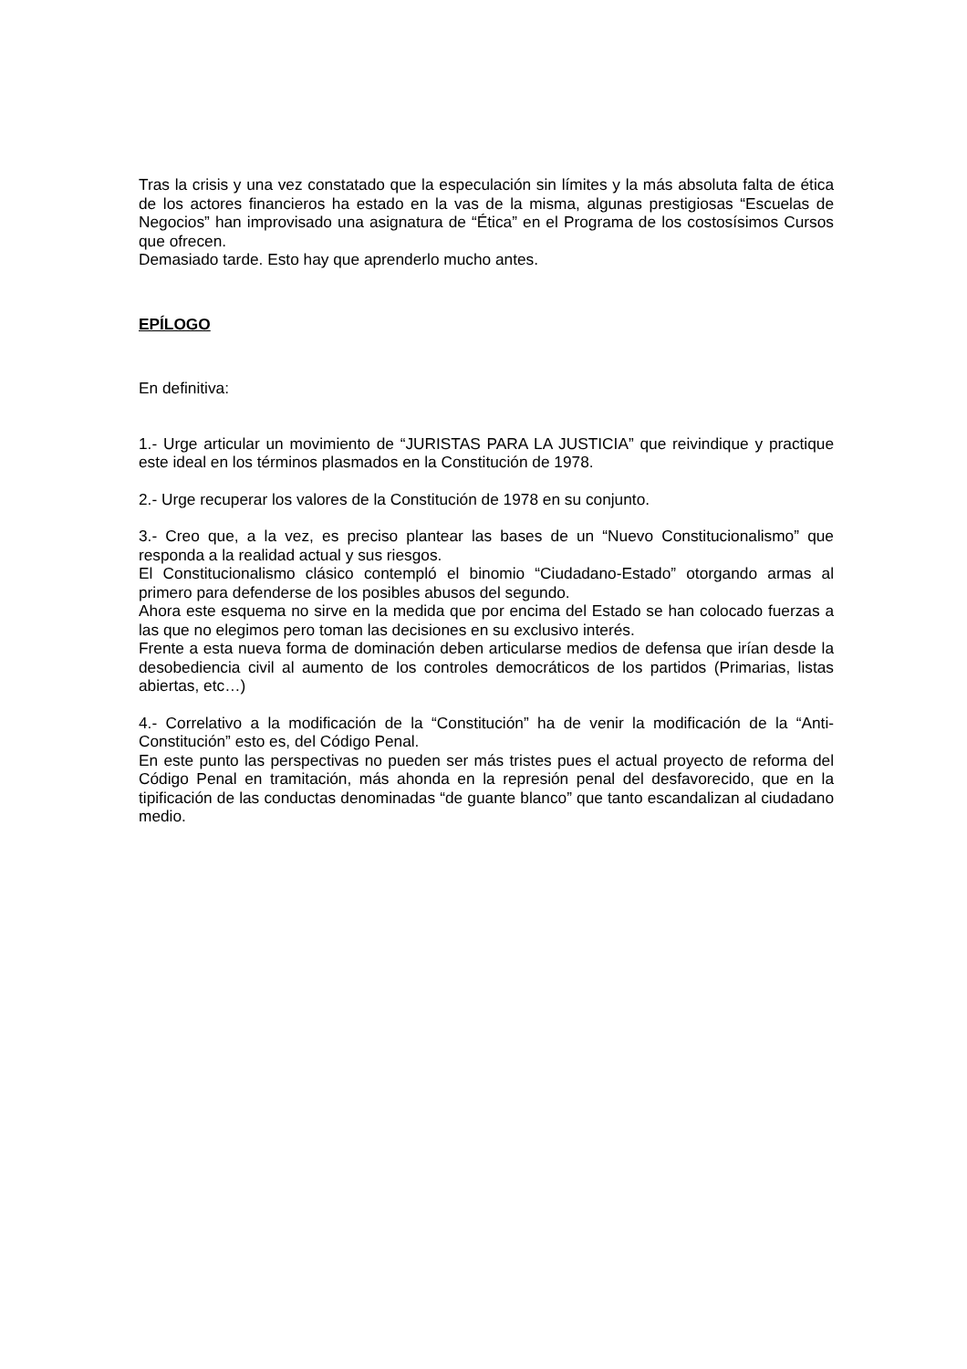Tras la crisis y una vez constatado que la especulación sin límites y la más absoluta falta de ética de los actores financieros ha estado en la vas de la misma, algunas prestigiosas “Escuelas de Negocios” han improvisado una asignatura de “Ética” en el Programa de los costosísimos Cursos que ofrecen.
Demasiado tarde. Esto hay que aprenderlo mucho antes.
EPÍLOGO
En definitiva:
1.- Urge articular un movimiento de “JURISTAS PARA LA JUSTICIA” que reivindique y practique este ideal en los términos plasmados en la Constitución de 1978.
2.- Urge recuperar los valores de la Constitución de 1978 en su conjunto.
3.- Creo que, a la vez, es preciso plantear las bases de un “Nuevo Constitucionalismo” que responda a la realidad actual y sus riesgos.
El Constitucionalismo clásico contempló el binomio “Ciudadano-Estado” otorgando armas al primero para defenderse de los posibles abusos del segundo.
Ahora este esquema no sirve en la medida que por encima del Estado se han colocado fuerzas a las que no elegimos pero toman las decisiones en su exclusivo interés.
Frente a esta nueva forma de dominación deben articularse medios de defensa que irían desde la desobediencia civil al aumento de los controles democráticos de los partidos (Primarias, listas abiertas, etc…)
4.- Correlativo a la modificación de la “Constitución” ha de venir la modificación de la “Anti-Constitución” esto es, del Código Penal.
En este punto las perspectivas no pueden ser más tristes pues el actual proyecto de reforma del Código Penal en tramitación, más ahonda en la represión penal del desfavorecido, que en la tipificación de las conductas denominadas “de guante blanco” que tanto escandalizan al ciudadano medio.